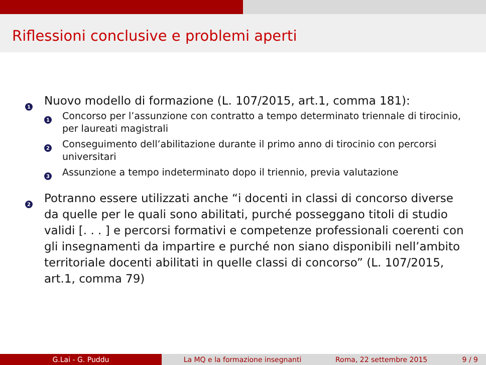Riflessioni conclusive e problemi aperti
1
Nuovo modello di formazione (L. 107/2015, art.1, comma 181):
1
Concorso per l’assunzione con contratto a tempo determinato triennale di tirocinio, per laureati magistrali
2
Conseguimento dell’abilitazione durante il primo anno di tirocinio con percorsi universitari
3
Assunzione a tempo indeterminato dopo il triennio, previa valutazione
2
Potranno essere utilizzati anche “i docenti in classi di concorso diverse da quelle per le quali sono abilitati, purché posseggano titoli di studio validi [. . . ] e percorsi formativi e competenze professionali coerenti con gli insegnamenti da impartire e purché non siano disponibili nell’ambito territoriale docenti abilitati in quelle classi di concorso” (L. 107/2015, art.1, comma 79)
G.Lai - G. Puddu La MQ e la formazione insegnanti Roma, 22 settembre 2015 9 / 9